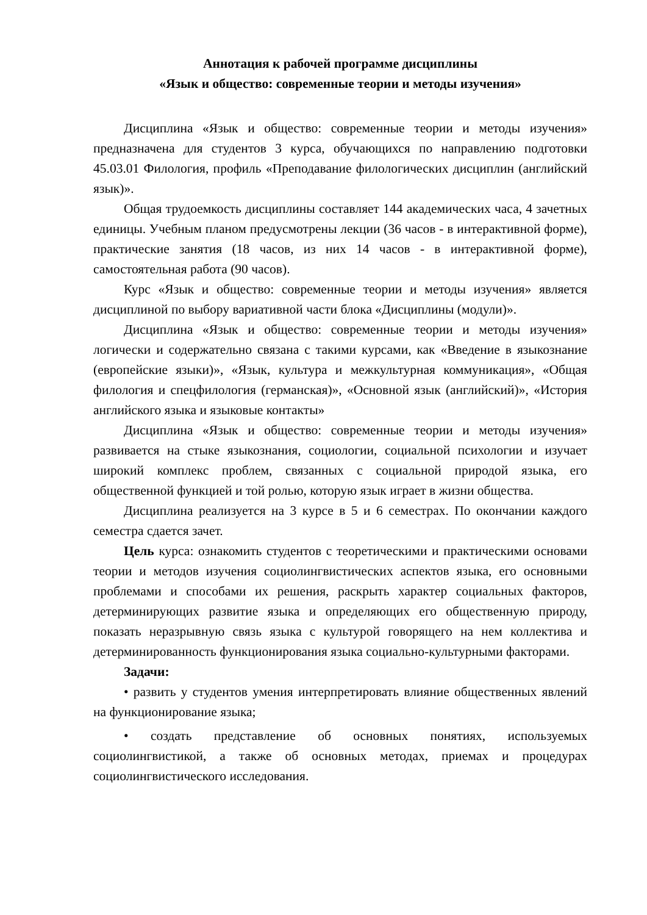Аннотация к рабочей программе дисциплины
«Язык и общество: современные теории и методы изучения»
Дисциплина «Язык и общество: современные теории и методы изучения» предназначена для студентов 3 курса, обучающихся по направлению подготовки 45.03.01 Филология, профиль «Преподавание филологических дисциплин (английский язык)».
Общая трудоемкость дисциплины составляет 144 академических часа, 4 зачетных единицы. Учебным планом предусмотрены лекции (36 часов - в интерактивной форме), практические занятия (18 часов, из них 14 часов - в интерактивной форме), самостоятельная работа (90 часов).
Курс «Язык и общество: современные теории и методы изучения» является дисциплиной по выбору вариативной части блока «Дисциплины (модули)».
Дисциплина «Язык и общество: современные теории и методы изучения» логически и содержательно связана с такими курсами, как «Введение в языкознание (европейские языки)», «Язык, культура и межкультурная коммуникация», «Общая филология и спецфилология (германская)», «Основной язык (английский)», «История английского языка и языковые контакты»
Дисциплина «Язык и общество: современные теории и методы изучения» развивается на стыке языкознания, социологии, социальной психологии и изучает широкий комплекс проблем, связанных с социальной природой языка, его общественной функцией и той ролью, которую язык играет в жизни общества.
Дисциплина реализуется на 3 курсе в 5 и 6 семестрах. По окончании каждого семестра сдается зачет.
Цель курса: ознакомить студентов с теоретическими и практическими основами теории и методов изучения социолингвистических аспектов языка, его основными проблемами и способами их решения, раскрыть характер социальных факторов, детерминирующих развитие языка и определяющих его общественную природу, показать неразрывную связь языка с культурой говорящего на нем коллектива и детерминированность функционирования языка социально-культурными факторами.
Задачи:
• развить у студентов умения интерпретировать влияние общественных явлений на функционирование языка;
• создать представление об основных понятиях, используемых социолингвистикой, а также об основных методах, приемах и процедурах социолингвистического исследования.